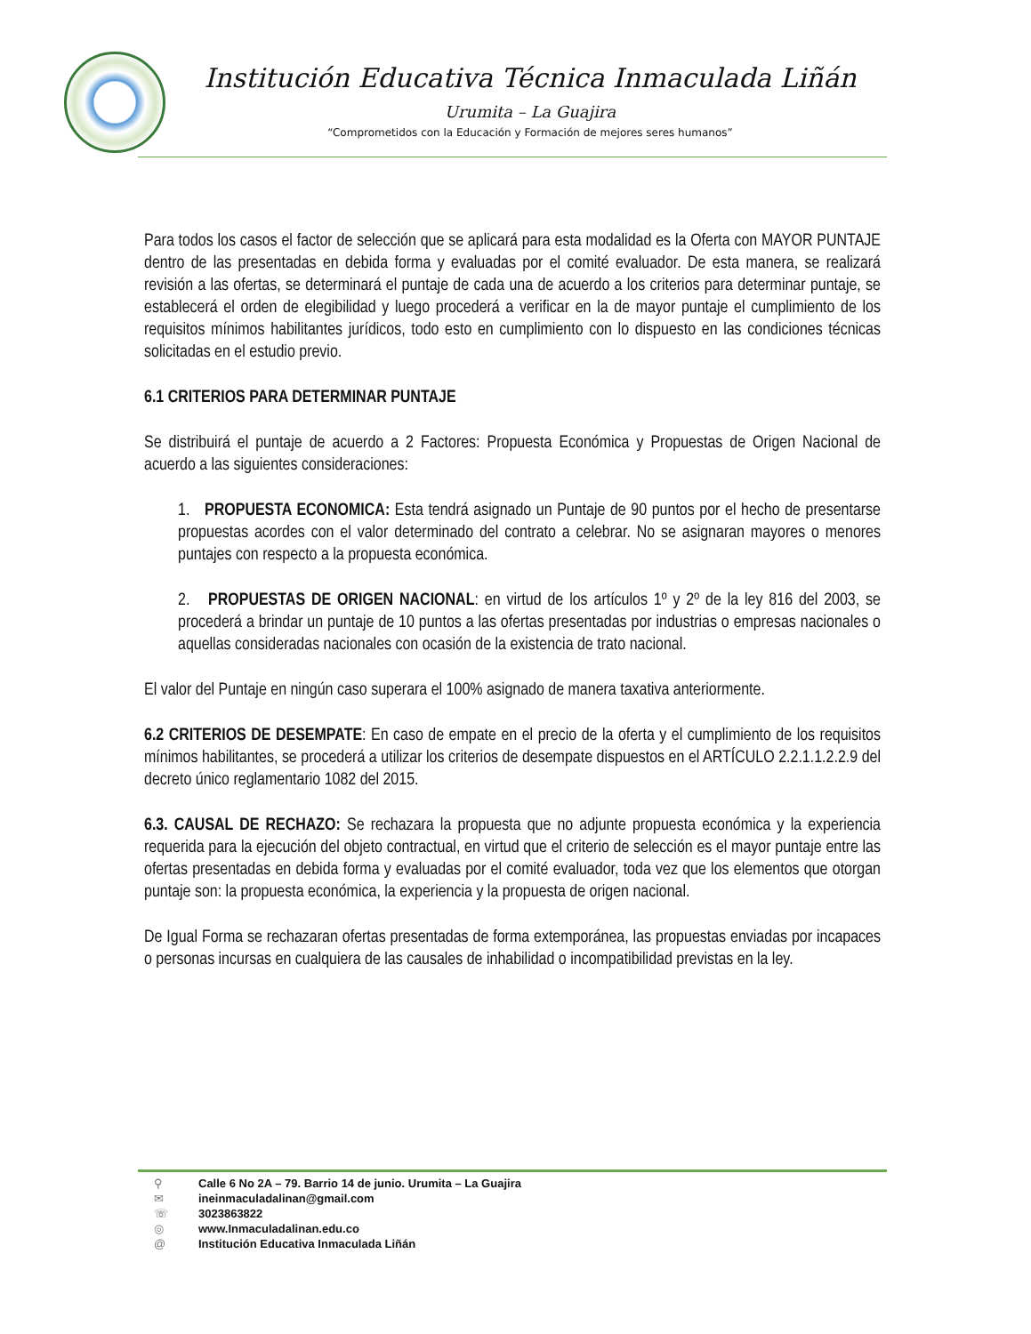Institución Educativa Técnica Inmaculada Liñán
Urumita – La Guajira
“Comprometidos con la Educación y Formación de mejores seres humanos”
Para todos los casos el factor de selección que se aplicará para esta modalidad es la Oferta con MAYOR PUNTAJE dentro de las presentadas en debida forma y evaluadas por el comité evaluador. De esta manera, se realizará revisión a las ofertas, se determinará el puntaje de cada una de acuerdo a los criterios para determinar puntaje, se establecerá el orden de elegibilidad y luego procederá a verificar en la de mayor puntaje el cumplimiento de los requisitos mínimos habilitantes jurídicos, todo esto en cumplimiento con lo dispuesto en las condiciones técnicas solicitadas en el estudio previo.
6.1 CRITERIOS PARA DETERMINAR PUNTAJE
Se distribuirá el puntaje de acuerdo a 2 Factores: Propuesta Económica y Propuestas de Origen Nacional de acuerdo a las siguientes consideraciones:
1. PROPUESTA ECONOMICA: Esta tendrá asignado un Puntaje de 90 puntos por el hecho de presentarse propuestas acordes con el valor determinado del contrato a celebrar. No se asignaran mayores o menores puntajes con respecto a la propuesta económica.
2. PROPUESTAS DE ORIGEN NACIONAL: en virtud de los artículos 1º y 2º de la ley 816 del 2003, se procederá a brindar un puntaje de 10 puntos a las ofertas presentadas por industrias o empresas nacionales o aquellas consideradas nacionales con ocasión de la existencia de trato nacional.
El valor del Puntaje en ningún caso superara el 100% asignado de manera taxativa anteriormente.
6.2 CRITERIOS DE DESEMPATE: En caso de empate en el precio de la oferta y el cumplimiento de los requisitos mínimos habilitantes, se procederá a utilizar los criterios de desempate dispuestos en el ARTÍCULO 2.2.1.1.2.2.9 del decreto único reglamentario 1082 del 2015.
6.3. CAUSAL DE RECHAZO: Se rechazara la propuesta que no adjunte propuesta económica y la experiencia requerida para la ejecución del objeto contractual, en virtud que el criterio de selección es el mayor puntaje entre las ofertas presentadas en debida forma y evaluadas por el comité evaluador, toda vez que los elementos que otorgan puntaje son: la propuesta económica, la experiencia y la propuesta de origen nacional.
De Igual Forma se rechazaran ofertas presentadas de forma extemporánea, las propuestas enviadas por incapaces o personas incursas en cualquiera de las causales de inhabilidad o incompatibilidad previstas en la ley.
⚲ Calle 6 No 2A – 79. Barrio 14 de junio. Urumita – La Guajira
✉ ineinmaculadalinan@gmail.com
☏ 3023863822
◎ www.Inmaculadalinan.edu.co
@ Institución Educativa Inmaculada Liñán